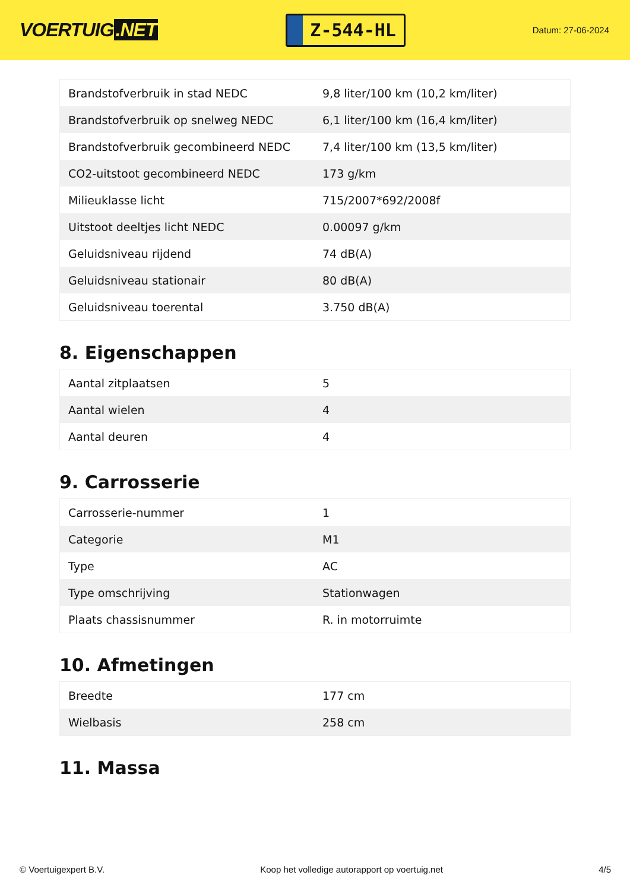VOERTUIG.NET
Z-544-HL
Datum: 27-06-2024
| Brandstofverbruik in stad NEDC | 9,8 liter/100 km (10,2 km/liter) |
| Brandstofverbruik op snelweg NEDC | 6,1 liter/100 km (16,4 km/liter) |
| Brandstofverbruik gecombineerd NEDC | 7,4 liter/100 km (13,5 km/liter) |
| CO2-uitstoot gecombineerd NEDC | 173 g/km |
| Milieuklasse licht | 715/2007*692/2008f |
| Uitstoot deeltjes licht NEDC | 0.00097 g/km |
| Geluidsniveau rijdend | 74 dB(A) |
| Geluidsniveau stationair | 80 dB(A) |
| Geluidsniveau toerental | 3.750 dB(A) |
8. Eigenschappen
| Aantal zitplaatsen | 5 |
| Aantal wielen | 4 |
| Aantal deuren | 4 |
9. Carrosserie
| Carrosserie-nummer | 1 |
| Categorie | M1 |
| Type | AC |
| Type omschrijving | Stationwagen |
| Plaats chassisnummer | R. in motorruimte |
10. Afmetingen
| Breedte | 177 cm |
| Wielbasis | 258 cm |
11. Massa
© Voertuigexpert B.V. Koop het volledige autorapport op voertuig.net 4/5